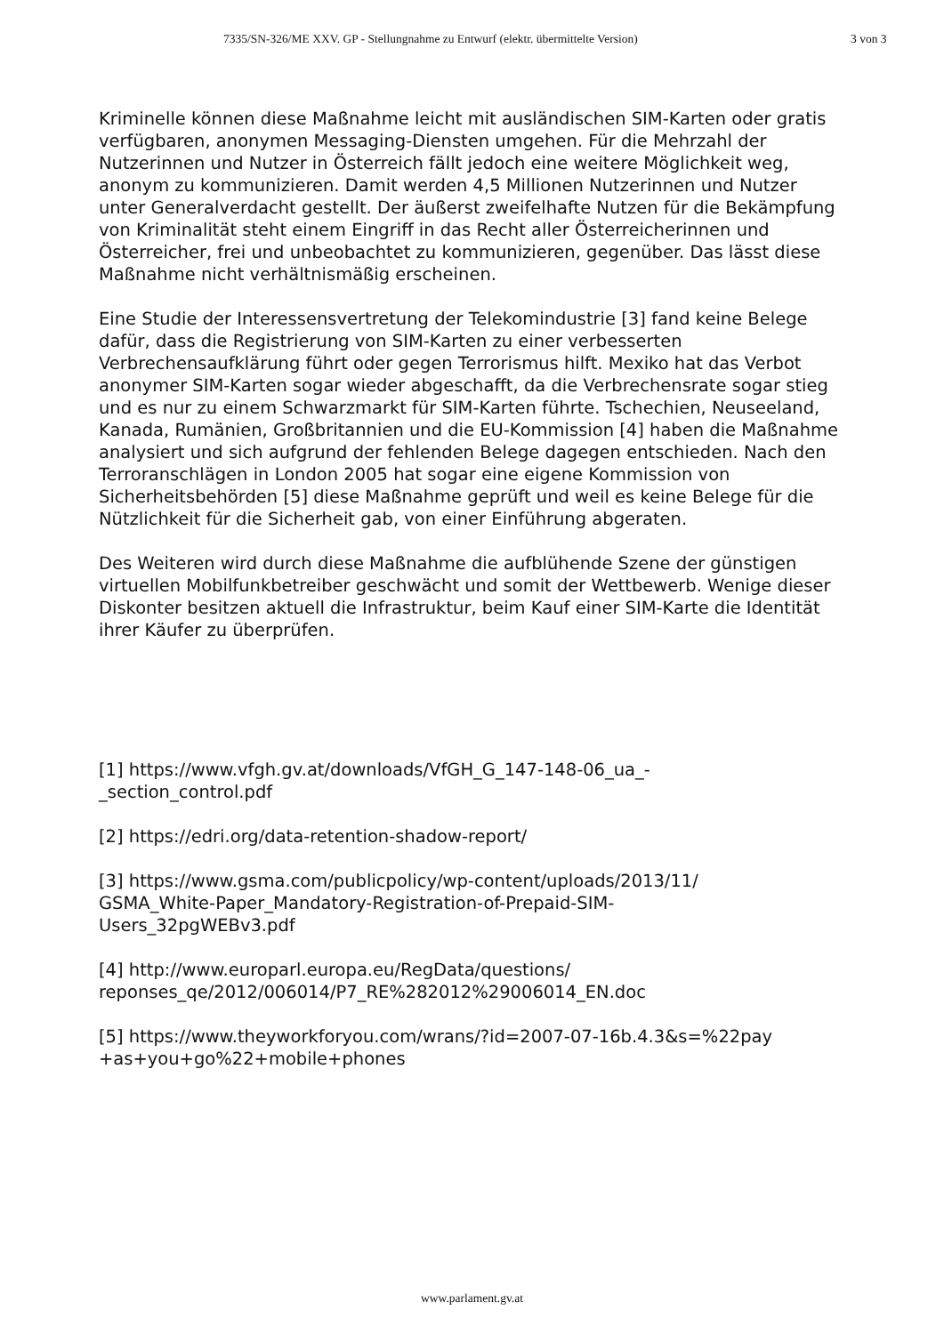7335/SN-326/ME XXV. GP - Stellungnahme zu Entwurf (elektr. übermittelte Version) 3 von 3
Kriminelle können diese Maßnahme leicht mit ausländischen SIM-Karten oder gratis verfügbaren, anonymen Messaging-Diensten umgehen. Für die Mehrzahl der Nutzerinnen und Nutzer in Österreich fällt jedoch eine weitere Möglichkeit weg, anonym zu kommunizieren. Damit werden 4,5 Millionen Nutzerinnen und Nutzer unter Generalverdacht gestellt. Der äußerst zweifelhafte Nutzen für die Bekämpfung von Kriminalität steht einem Eingriff in das Recht aller Österreicherinnen und Österreicher, frei und unbeobachtet zu kommunizieren, gegenüber. Das lässt diese Maßnahme nicht verhältnismäßig erscheinen.
Eine Studie der Interessensvertretung der Telekomindustrie [3] fand keine Belege dafür, dass die Registrierung von SIM-Karten zu einer verbesserten Verbrechensaufklärung führt oder gegen Terrorismus hilft. Mexiko hat das Verbot anonymer SIM-Karten sogar wieder abgeschafft, da die Verbrechensrate sogar stieg und es nur zu einem Schwarzmarkt für SIM-Karten führte. Tschechien, Neuseeland, Kanada, Rumänien, Großbritannien und die EU-Kommission [4] haben die Maßnahme analysiert und sich aufgrund der fehlenden Belege dagegen entschieden. Nach den Terroranschlägen in London 2005 hat sogar eine eigene Kommission von Sicherheitsbehörden [5] diese Maßnahme geprüft und weil es keine Belege für die Nützlichkeit für die Sicherheit gab, von einer Einführung abgeraten.
Des Weiteren wird durch diese Maßnahme die aufblühende Szene der günstigen virtuellen Mobilfunkbetreiber geschwächt und somit der Wettbewerb. Wenige dieser Diskonter besitzen aktuell die Infrastruktur, beim Kauf einer SIM-Karte die Identität ihrer Käufer zu überprüfen.
[1] https://www.vfgh.gv.at/downloads/VfGH_G_147-148-06_ua_-
_section_control.pdf
[2] https://edri.org/data-retention-shadow-report/
[3] https://www.gsma.com/publicpolicy/wp-content/uploads/2013/11/
GSMA_White-Paper_Mandatory-Registration-of-Prepaid-SIM-
Users_32pgWEBv3.pdf
[4] http://www.europarl.europa.eu/RegData/questions/
reponses_qe/2012/006014/P7_RE%282012%29006014_EN.doc
[5] https://www.theyworkforyou.com/wrans/?id=2007-07-16b.4.3&s=%22pay
+as+you+go%22+mobile+phones
www.parlament.gv.at